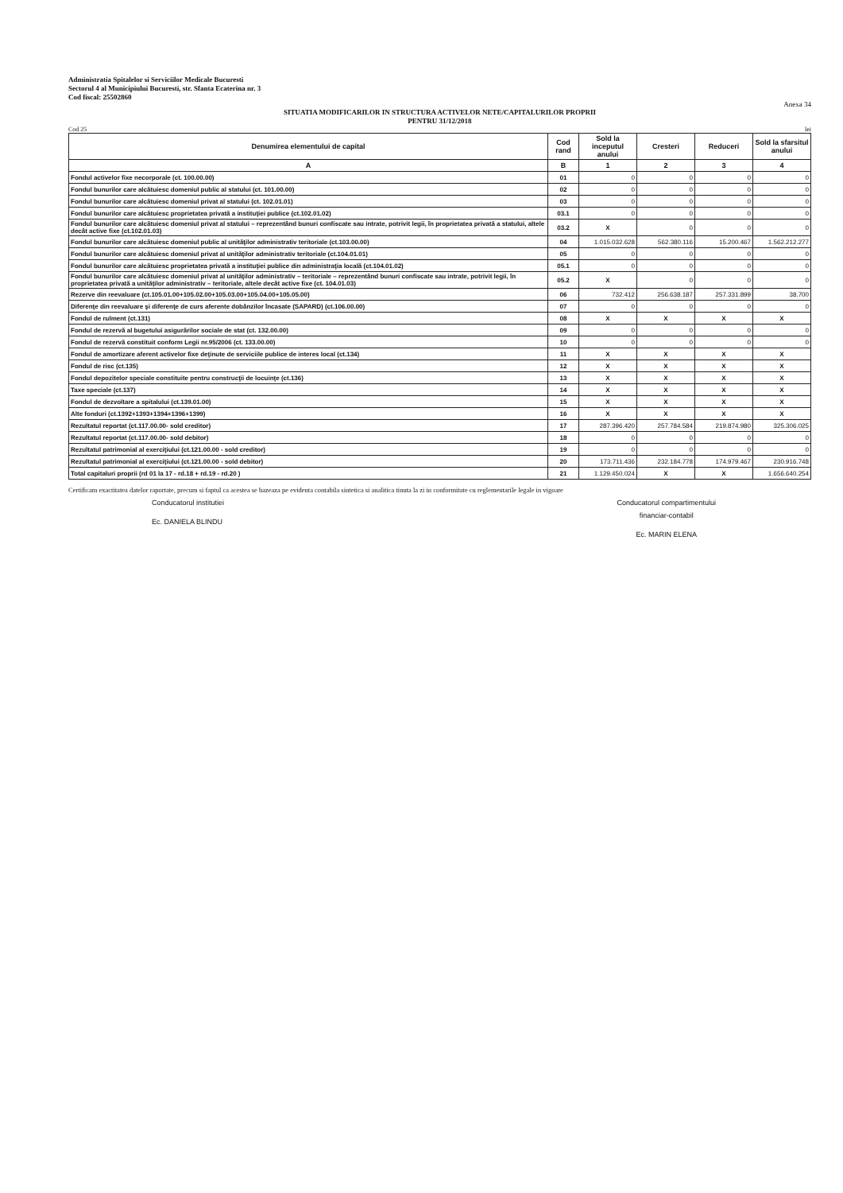Administratia Spitalelor si Serviciilor Medicale Bucuresti
Sectorul 4 al Municipiului Bucuresti, str. Sfanta Ecaterina nr. 3
Cod fiscal: 25502860
Anexa 34
SITUATIA MODIFICARILOR IN STRUCTURA ACTIVELOR NETE/CAPITALURILOR PROPRII
PENTRU 31/12/2018
Cod 25 lei
| Denumirea elementului de capital | Cod rand | Sold la inceputul anului | Cresteri | Reduceri | Sold la sfarsitul anului |
| --- | --- | --- | --- | --- | --- |
| A | B | 1 | 2 | 3 | 4 |
| Fondul activelor fixe necorporale (ct. 100.00.00) | 01 | 0 | 0 | 0 | 0 |
| Fondul bunurilor care alcătuiesc domeniul public al statului (ct. 101.00.00) | 02 | 0 | 0 | 0 | 0 |
| Fondul bunurilor care alcătuiesc domeniul privat al statului (ct. 102.01.01) | 03 | 0 | 0 | 0 | 0 |
| Fondul bunurilor care alcătuiesc proprietatea privată a instituţiei publice (ct.102.01.02) | 03.1 | 0 | 0 | 0 | 0 |
| Fondul bunurilor care alcătuiesc domeniul privat al statului – reprezentând bunuri confiscate sau intrate, potrivit legii, în proprietatea privată a statului, altele decât active fixe (ct.102.01.03) | 03.2 | X | 0 | 0 | 0 |
| Fondul bunurilor care alcătuiesc domeniul public al unităţilor administrativ teritoriale (ct.103.00.00) | 04 | 1.015.032.628 | 562.380.116 | 15.200.467 | 1.562.212.277 |
| Fondul bunurilor care alcătuiesc domeniul privat al unităţilor administrativ teritoriale (ct.104.01.01) | 05 | 0 | 0 | 0 | 0 |
| Fondul bunurilor care alcătuiesc proprietatea privată a instituţiei publice din administraţia locală (ct.104.01.02) | 05.1 | 0 | 0 | 0 | 0 |
| Fondul bunurilor care alcătuiesc domeniul privat al unităţilor administrativ – teritoriale – reprezentând bunuri confiscate sau intrate, potrivit legii, în proprietatea privată a unităţilor administrativ – teritoriale, altele decât active fixe (ct. 104.01.03) | 05.2 | X | 0 | 0 | 0 |
| Rezerve din reevaluare (ct.105.01.00+105.02.00+105.03.00+105.04.00+105.05.00) | 06 | 732.412 | 256.638.187 | 257.331.899 | 38.700 |
| Diferenţe din reevaluare şi diferenţe de curs aferente dobânzilor încasate (SAPARD) (ct.106.00.00) | 07 | 0 | 0 | 0 | 0 |
| Fondul de rulment (ct.131) | 08 | X | X | X | X |
| Fondul de rezervă al bugetului asigurărilor sociale de stat (ct. 132.00.00) | 09 | 0 | 0 | 0 | 0 |
| Fondul de rezervă constituit conform Legii nr.95/2006 (ct. 133.00.00) | 10 | 0 | 0 | 0 | 0 |
| Fondul de amortizare aferent activelor fixe deţinute de serviciile publice de interes local (ct.134) | 11 | X | X | X | X |
| Fondul de risc (ct.135) | 12 | X | X | X | X |
| Fondul depozitelor speciale constituite pentru construcţii de locuinţe (ct.136) | 13 | X | X | X | X |
| Taxe speciale (ct.137) | 14 | X | X | X | X |
| Fondul de dezvoltare a spitalului (ct.139.01.00) | 15 | X | X | X | X |
| Alte fonduri (ct.1392+1393+1394+1396+1399) | 16 | X | X | X | X |
| Rezultatul reportat (ct.117.00.00- sold creditor) | 17 | 287.396.420 | 257.784.584 | 219.874.980 | 325.306.025 |
| Rezultatul reportat (ct.117.00.00- sold debitor) | 18 | 0 | 0 | 0 | 0 |
| Rezultatul patrimonial al exerciţiului (ct.121.00.00 - sold creditor) | 19 | 0 | 0 | 0 | 0 |
| Rezultatul patrimonial al exerciţiului (ct.121.00.00 - sold debitor) | 20 | 173.711.436 | 232.184.778 | 174.979.467 | 230.916.748 |
| Total capitaluri proprii (rd 01 la 17 - rd.18 + rd.19 - rd.20 ) | 21 | 1.129.450.024 | X | X | 1.656.640.254 |
Certificam exactitatea datelor raportate, precum si faptul ca acestea se bazeaza pe evidenta contabila sintetica si analitica tinuta la zi in conformitate cu reglementarile legale in vigoare
Conducatorul institutiei
Ec. DANIELA BLINDU
Conducatorul compartimentului
financiar-contabil
Ec. MARIN ELENA